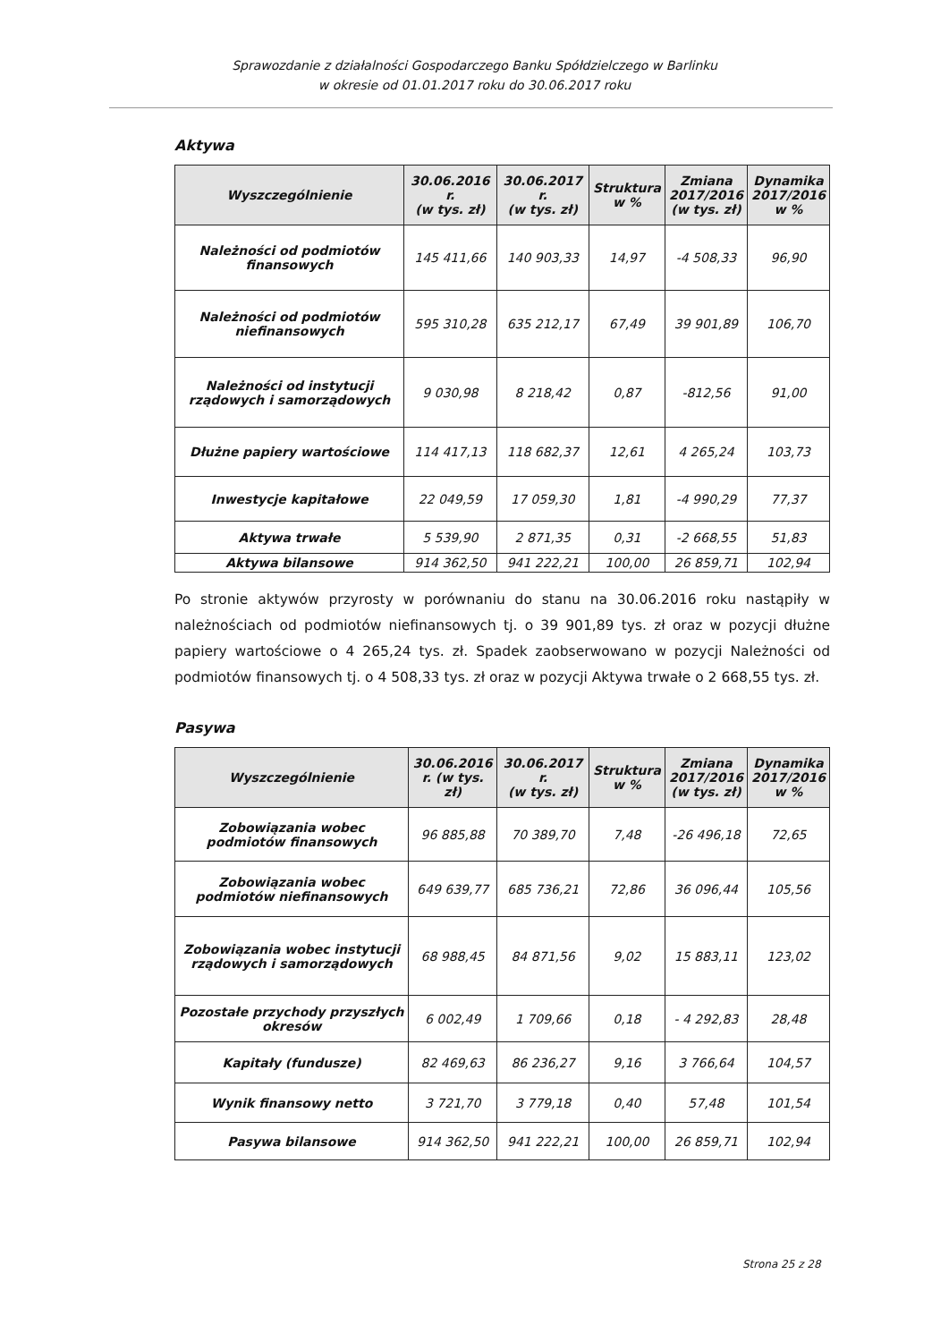Sprawozdanie z działalności Gospodarczego Banku Spółdzielczego w Barlinku
w okresie od 01.01.2017 roku do 30.06.2017 roku
Aktywa
| Wyszczególnienie | 30.06.2016 r. (w tys. zł) | 30.06.2017 r. (w tys. zł) | Struktura w % | Zmiana 2017/2016 (w tys. zł) | Dynamika 2017/2016 w % |
| --- | --- | --- | --- | --- | --- |
| Należności od podmiotów finansowych | 145 411,66 | 140 903,33 | 14,97 | -4 508,33 | 96,90 |
| Należności od podmiotów niefinansowych | 595 310,28 | 635 212,17 | 67,49 | 39 901,89 | 106,70 |
| Należności od instytucji rządowych i samorządowych | 9 030,98 | 8 218,42 | 0,87 | -812,56 | 91,00 |
| Dłużne papiery wartościowe | 114 417,13 | 118 682,37 | 12,61 | 4 265,24 | 103,73 |
| Inwestycje kapitałowe | 22 049,59 | 17 059,30 | 1,81 | -4 990,29 | 77,37 |
| Aktywa trwałe | 5 539,90 | 2 871,35 | 0,31 | -2 668,55 | 51,83 |
| Aktywa bilansowe | 914 362,50 | 941 222,21 | 100,00 | 26 859,71 | 102,94 |
Po stronie aktywów przyrosty w porównaniu do stanu na 30.06.2016 roku nastąpiły w należnościach od podmiotów niefinansowych tj. o 39 901,89 tys. zł oraz w pozycji dłużne papiery wartościowe o 4 265,24 tys. zł. Spadek zaobserwowano w pozycji Należności od podmiotów finansowych tj. o 4 508,33 tys. zł oraz w pozycji Aktywa trwałe o 2 668,55 tys. zł.
Pasywa
| Wyszczególnienie | 30.06.2016 r. (w tys. zł) | 30.06.2017 r. (w tys. zł) | Struktura w % | Zmiana 2017/2016 (w tys. zł) | Dynamika 2017/2016 w % |
| --- | --- | --- | --- | --- | --- |
| Zobowiązania wobec podmiotów finansowych | 96 885,88 | 70 389,70 | 7,48 | -26 496,18 | 72,65 |
| Zobowiązania wobec podmiotów niefinansowych | 649 639,77 | 685 736,21 | 72,86 | 36 096,44 | 105,56 |
| Zobowiązania wobec instytucji rządowych i samorządowych | 68 988,45 | 84 871,56 | 9,02 | 15 883,11 | 123,02 |
| Pozostałe przychody przyszłych okresów | 6 002,49 | 1 709,66 | 0,18 | - 4 292,83 | 28,48 |
| Kapitały (fundusze) | 82 469,63 | 86 236,27 | 9,16 | 3 766,64 | 104,57 |
| Wynik finansowy netto | 3 721,70 | 3 779,18 | 0,40 | 57,48 | 101,54 |
| Pasywa bilansowe | 914 362,50 | 941 222,21 | 100,00 | 26 859,71 | 102,94 |
Strona 25 z 28